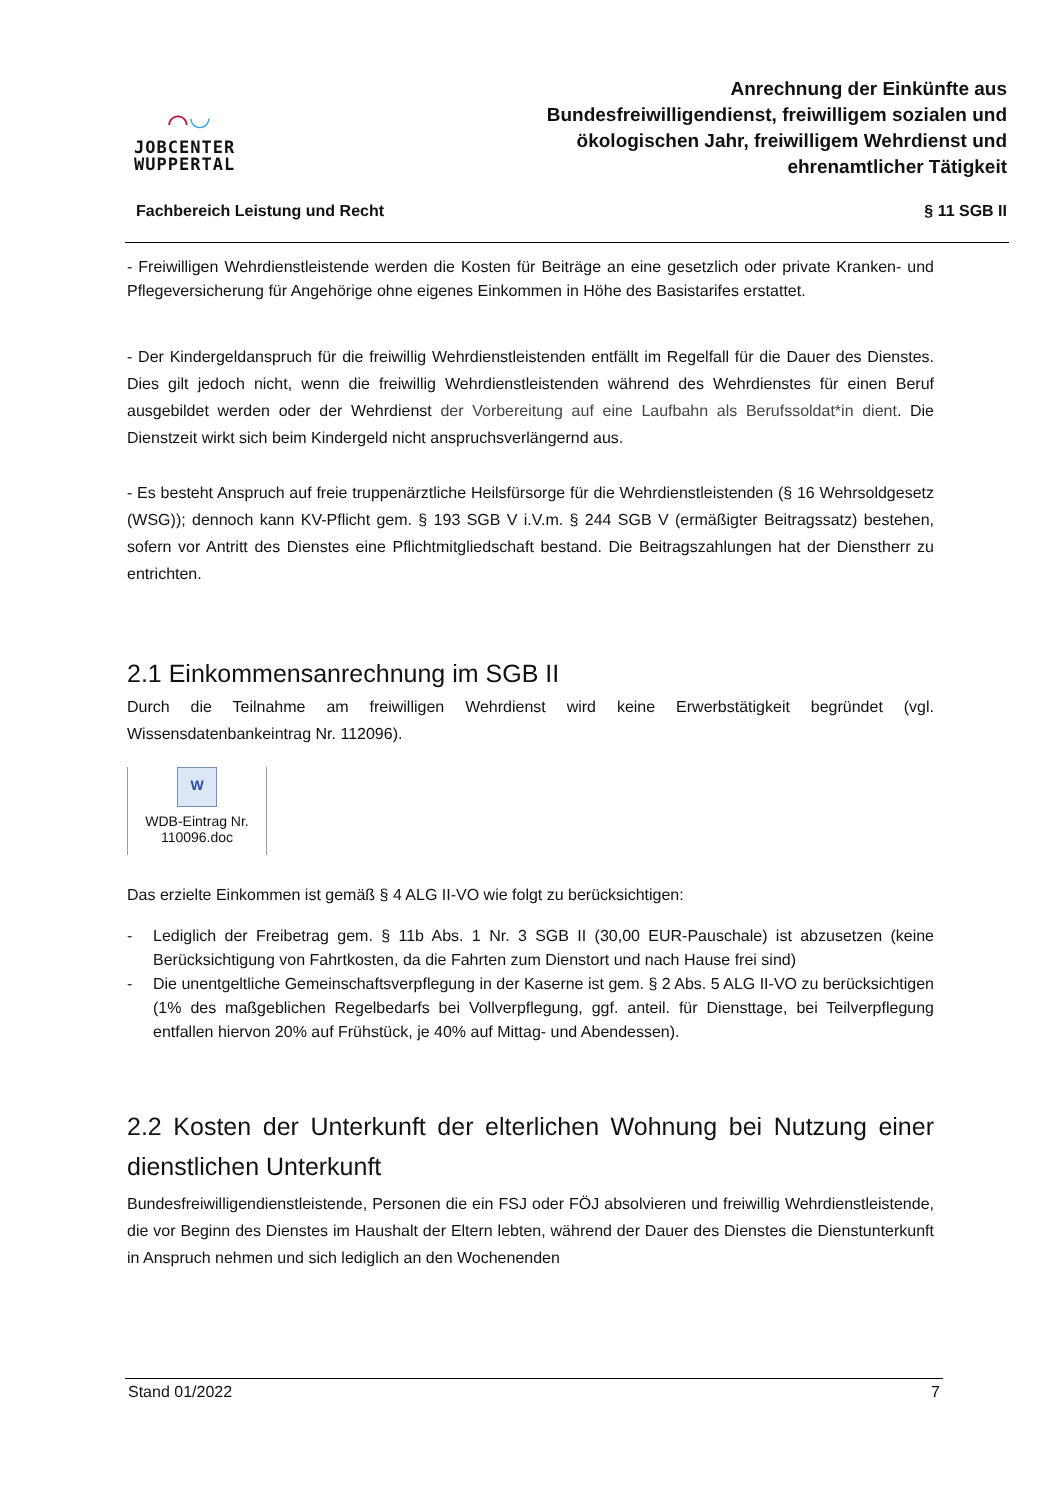⌒◡
JOBCENTER
WUPPERTAL
Anrechnung der Einkünfte aus
Bundesfreiwilligendienst, freiwilligem sozialen und
ökologischen Jahr, freiwilligem Wehrdienst und
ehrenamtlicher Tätigkeit
Fachbereich Leistung und Recht § 11 SGB II
- Freiwilligen Wehrdienstleistende werden die Kosten für Beiträge an eine gesetzlich oder private Kranken- und Pflegeversicherung für Angehörige ohne eigenes Einkommen in Höhe des Basistarifes erstattet.
- Der Kindergeldanspruch für die freiwillig Wehrdienstleistenden entfällt im Regelfall für die Dauer des Dienstes. Dies gilt jedoch nicht, wenn die freiwillig Wehrdienstleistenden während des Wehrdienstes für einen Beruf ausgebildet werden oder der Wehrdienst der Vorbereitung auf eine Laufbahn als Berufssoldat*in dient. Die Dienstzeit wirkt sich beim Kindergeld nicht anspruchsverlängernd aus.
- Es besteht Anspruch auf freie truppenärztliche Heilsfürsorge für die Wehrdienstleistenden (§ 16 Wehrsoldgesetz (WSG)); dennoch kann KV-Pflicht gem. § 193 SGB V i.V.m. § 244 SGB V (ermäßigter Beitragssatz) bestehen, sofern vor Antritt des Dienstes eine Pflichtmitgliedschaft bestand. Die Beitragszahlungen hat der Dienstherr zu entrichten.
2.1 Einkommensanrechnung im SGB II
Durch die Teilnahme am freiwilligen Wehrdienst wird keine Erwerbstätigkeit begründet (vgl. Wissensdatenbankeintrag Nr. 112096).
W
WDB-Eintrag Nr.
110096.doc
Das erzielte Einkommen ist gemäß § 4 ALG II-VO wie folgt zu berücksichtigen:
- Lediglich der Freibetrag gem. § 11b Abs. 1 Nr. 3 SGB II (30,00 EUR-Pauschale) ist abzusetzen (keine Berücksichtigung von Fahrtkosten, da die Fahrten zum Dienstort und nach Hause frei sind)
- Die unentgeltliche Gemeinschaftsverpflegung in der Kaserne ist gem. § 2 Abs. 5 ALG II-VO zu berücksichtigen (1% des maßgeblichen Regelbedarfs bei Vollverpflegung, ggf. anteil. für Diensttage, bei Teilverpflegung entfallen hiervon 20% auf Frühstück, je 40% auf Mittag- und Abendessen).
2.2 Kosten der Unterkunft der elterlichen Wohnung bei Nutzung einer dienstlichen Unterkunft
Bundesfreiwilligendienstleistende, Personen die ein FSJ oder FÖJ absolvieren und freiwillig Wehrdienstleistende, die vor Beginn des Dienstes im Haushalt der Eltern lebten, während der Dauer des Dienstes die Dienstunterkunft in Anspruch nehmen und sich lediglich an den Wochenenden
Stand 01/2022 7